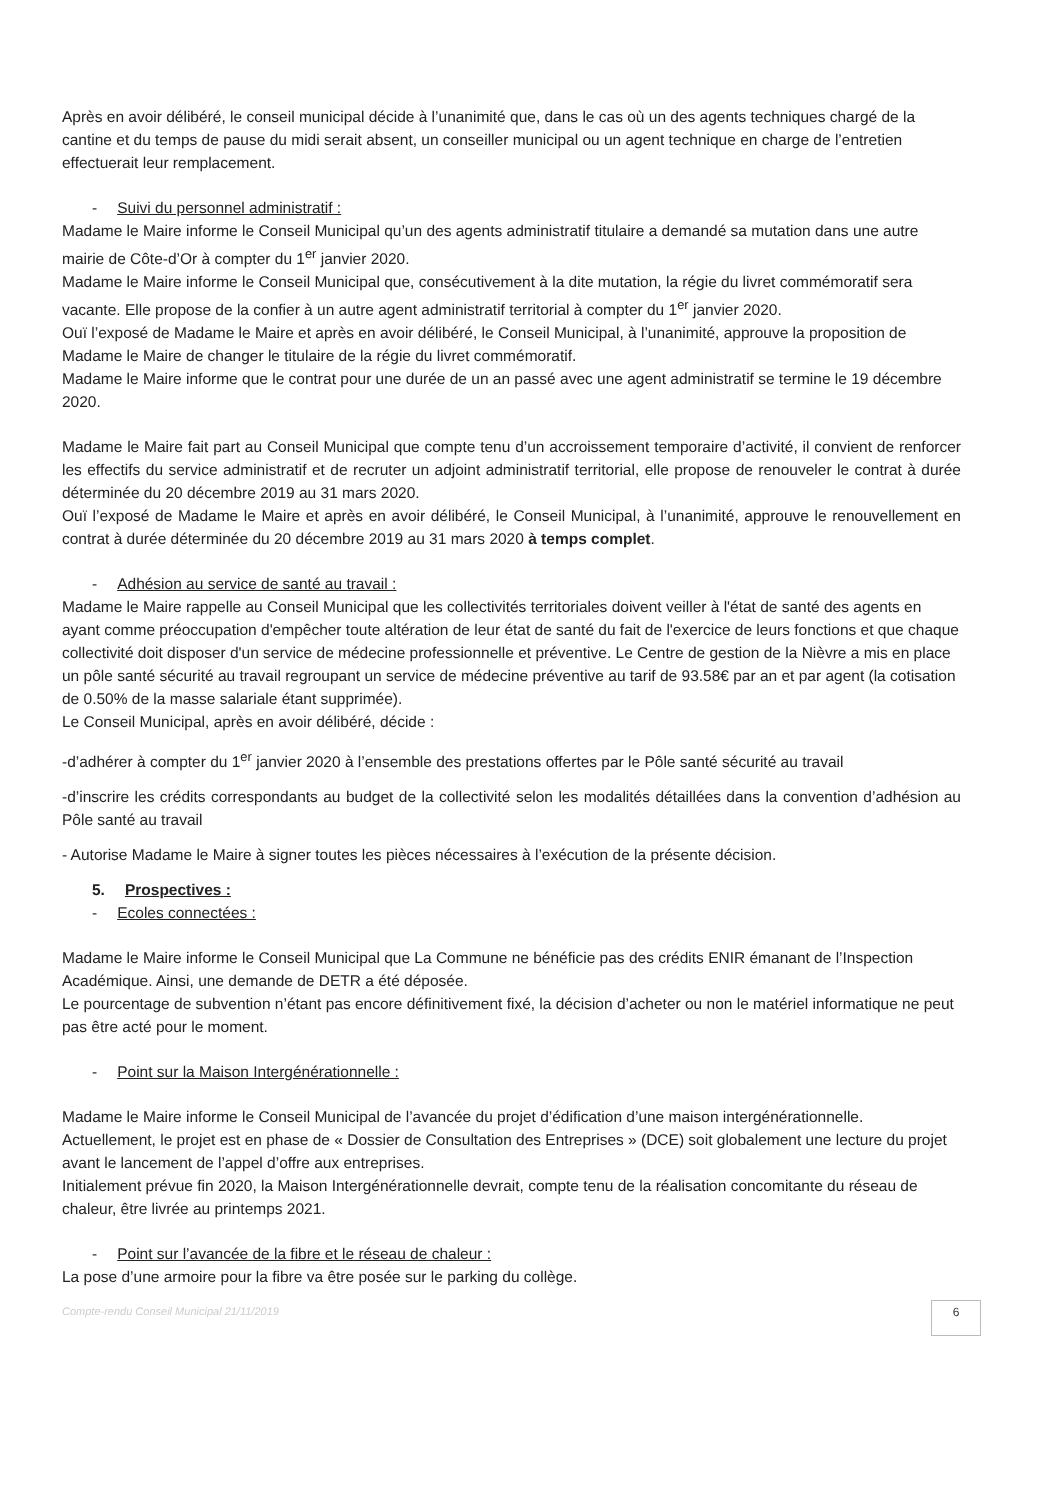Après en avoir délibéré, le conseil municipal décide à l’unanimité que, dans le cas où un des agents techniques chargé de la cantine et du temps de pause du midi serait absent, un conseiller municipal ou un agent technique en charge de l’entretien effectuerait leur remplacement.
- Suivi du personnel administratif :
Madame le Maire informe le Conseil Municipal qu’un des agents administratif titulaire a demandé sa mutation dans une autre mairie de Côte-d’Or à compter du 1<sup>er</sup> janvier 2020.
Madame le Maire informe le Conseil Municipal que, consécutivement à la dite mutation, la régie du livret commémoratif sera vacante. Elle propose de la confier à un autre agent administratif territorial à compter du 1<sup>er</sup> janvier 2020.
Ouï l’exposé de Madame le Maire et après en avoir délibéré, le Conseil Municipal, à l’unanimité, approuve la proposition de Madame le Maire de changer le titulaire de la régie du livret commémoratif.
Madame le Maire informe que le contrat pour une durée de un an passé avec une agent administratif se termine le 19 décembre 2020.
Madame le Maire fait part au Conseil Municipal que compte tenu d’un accroissement temporaire d’activité, il convient de renforcer les effectifs du service administratif et de recruter un adjoint administratif territorial, elle propose de renouveler le contrat à durée déterminée du 20 décembre 2019 au 31 mars 2020.
Ouï l’exposé de Madame le Maire et après en avoir délibéré, le Conseil Municipal, à l’unanimité, approuve le renouvellement en contrat à durée déterminée du 20 décembre 2019 au 31 mars 2020 à temps complet.
- Adhésion au service de santé au travail :
Madame le Maire rappelle au Conseil Municipal que les collectivités territoriales doivent veiller à l'état de santé des agents en ayant comme préoccupation d'empêcher toute altération de leur état de santé du fait de l'exercice de leurs fonctions et que chaque collectivité doit disposer d'un service de médecine professionnelle et préventive. Le Centre de gestion de la Nièvre a mis en place un pôle santé sécurité au travail regroupant un service de médecine préventive au tarif de 93.58€ par an et par agent (la cotisation de 0.50% de la masse salariale étant supprimée).
Le Conseil Municipal, après en avoir délibéré, décide :
-d’adhérer à compter du 1<sup>er</sup> janvier 2020 à l’ensemble des prestations offertes par le Pôle santé sécurité au travail
-d’inscrire les crédits correspondants au budget de la collectivité selon les modalités détaillées dans la convention d’adhésion au Pôle santé au travail
- Autorise Madame le Maire à signer toutes les pièces nécessaires à l’exécution de la présente décision.
5. Prospectives :
- Ecoles connectées :
Madame le Maire informe le Conseil Municipal que La Commune ne bénéficie pas des crédits ENIR émanant de l’Inspection Académique. Ainsi, une demande de DETR a été déposée.
Le pourcentage de subvention n’étant pas encore définitivement fixé, la décision d’acheter ou non le matériel informatique ne peut pas être acté pour le moment.
- Point sur la Maison Intergénérationnelle :
Madame le Maire informe le Conseil Municipal de l’avancée du projet d’édification d’une maison intergénérationnelle.
Actuellement, le projet est en phase de « Dossier de Consultation des Entreprises » (DCE) soit globalement une lecture du projet avant le lancement de l’appel d’offre aux entreprises.
Initialement prévue fin 2020, la Maison Intergénérationnelle devrait, compte tenu de la réalisation concomitante du réseau de chaleur, être livrée au printemps 2021.
- Point sur l’avancée de la fibre et le réseau de chaleur :
La pose d’une armoire pour la fibre va être posée sur le parking du collège.
Compte-rendu Conseil Municipal 21/11/2019 6